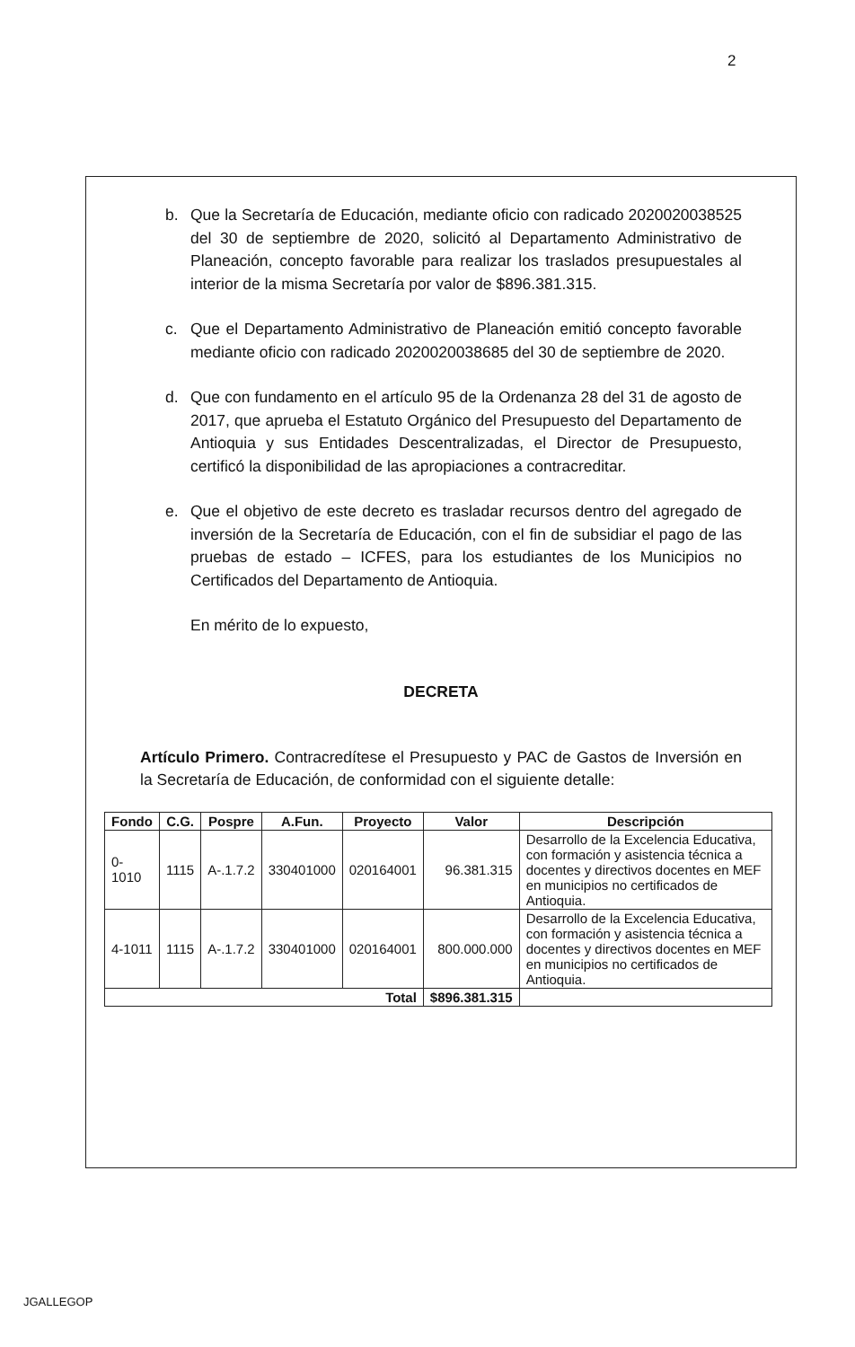2
b. Que la Secretaría de Educación, mediante oficio con radicado 2020020038525 del 30 de septiembre de 2020, solicitó al Departamento Administrativo de Planeación, concepto favorable para realizar los traslados presupuestales al interior de la misma Secretaría por valor de $896.381.315.
c. Que el Departamento Administrativo de Planeación emitió concepto favorable mediante oficio con radicado 2020020038685 del 30 de septiembre de 2020.
d. Que con fundamento en el artículo 95 de la Ordenanza 28 del 31 de agosto de 2017, que aprueba el Estatuto Orgánico del Presupuesto del Departamento de Antioquia y sus Entidades Descentralizadas, el Director de Presupuesto, certificó la disponibilidad de las apropiaciones a contracreditar.
e. Que el objetivo de este decreto es trasladar recursos dentro del agregado de inversión de la Secretaría de Educación, con el fin de subsidiar el pago de las pruebas de estado – ICFES, para los estudiantes de los Municipios no Certificados del Departamento de Antioquia.
En mérito de lo expuesto,
DECRETA
Artículo Primero. Contracredítese el Presupuesto y PAC de Gastos de Inversión en la Secretaría de Educación, de conformidad con el siguiente detalle:
| Fondo | C.G. | Pospre | A.Fun. | Proyecto | Valor | Descripción |
| --- | --- | --- | --- | --- | --- | --- |
| 0-1010 | 1115 | A-.1.7.2 | 330401000 | 020164001 | 96.381.315 | Desarrollo de la Excelencia Educativa, con formación y asistencia técnica a docentes y directivos docentes en MEF en municipios no certificados de Antioquia. |
| 4-1011 | 1115 | A-.1.7.2 | 330401000 | 020164001 | 800.000.000 | Desarrollo de la Excelencia Educativa, con formación y asistencia técnica a docentes y directivos docentes en MEF en municipios no certificados de Antioquia. |
| Total | | | | | $896.381.315 | |
JGALLEGOP